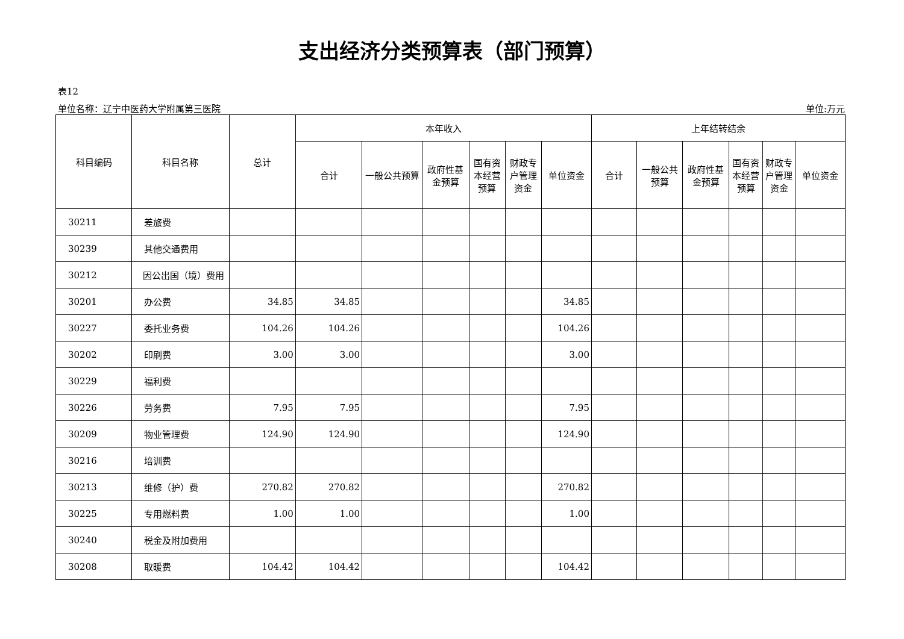支出经济分类预算表（部门预算）
表12
单位名称：辽宁中医药大学附属第三医院 单位:万元
| 科目编码 | 科目名称 | 总计 | 本年收入 | | | | | | 上年结转结余 | | | | | |
| --- | --- | --- | --- | --- | --- | --- | --- | --- | --- | --- | --- | --- | --- | --- |
| | | | 合计 | 一般公共预算 | 政府性基金预算 | 国有资本经营预算 | 财政专户管理资金 | 单位资金 | 合计 | 一般公共预算 | 政府性基金预算 | 国有资本经营预算 | 财政专户管理资金 | 单位资金 |
| 30211 | 差旅费 | | | | | | | | | | | | | |
| 30239 | 其他交通费用 | | | | | | | | | | | | | |
| 30212 | 因公出国（境）费用 | | | | | | | | | | | | | |
| 30201 | 办公费 | 34.85 | 34.85 | | | | | 34.85 | | | | | | |
| 30227 | 委托业务费 | 104.26 | 104.26 | | | | | 104.26 | | | | | | |
| 30202 | 印刷费 | 3.00 | 3.00 | | | | | 3.00 | | | | | | |
| 30229 | 福利费 | | | | | | | | | | | | | |
| 30226 | 劳务费 | 7.95 | 7.95 | | | | | 7.95 | | | | | | |
| 30209 | 物业管理费 | 124.90 | 124.90 | | | | | 124.90 | | | | | | |
| 30216 | 培训费 | | | | | | | | | | | | | |
| 30213 | 维修（护）费 | 270.82 | 270.82 | | | | | 270.82 | | | | | | |
| 30225 | 专用燃料费 | 1.00 | 1.00 | | | | | 1.00 | | | | | | |
| 30240 | 税金及附加费用 | | | | | | | | | | | | | |
| 30208 | 取暖费 | 104.42 | 104.42 | | | | | 104.42 | | | | | | |